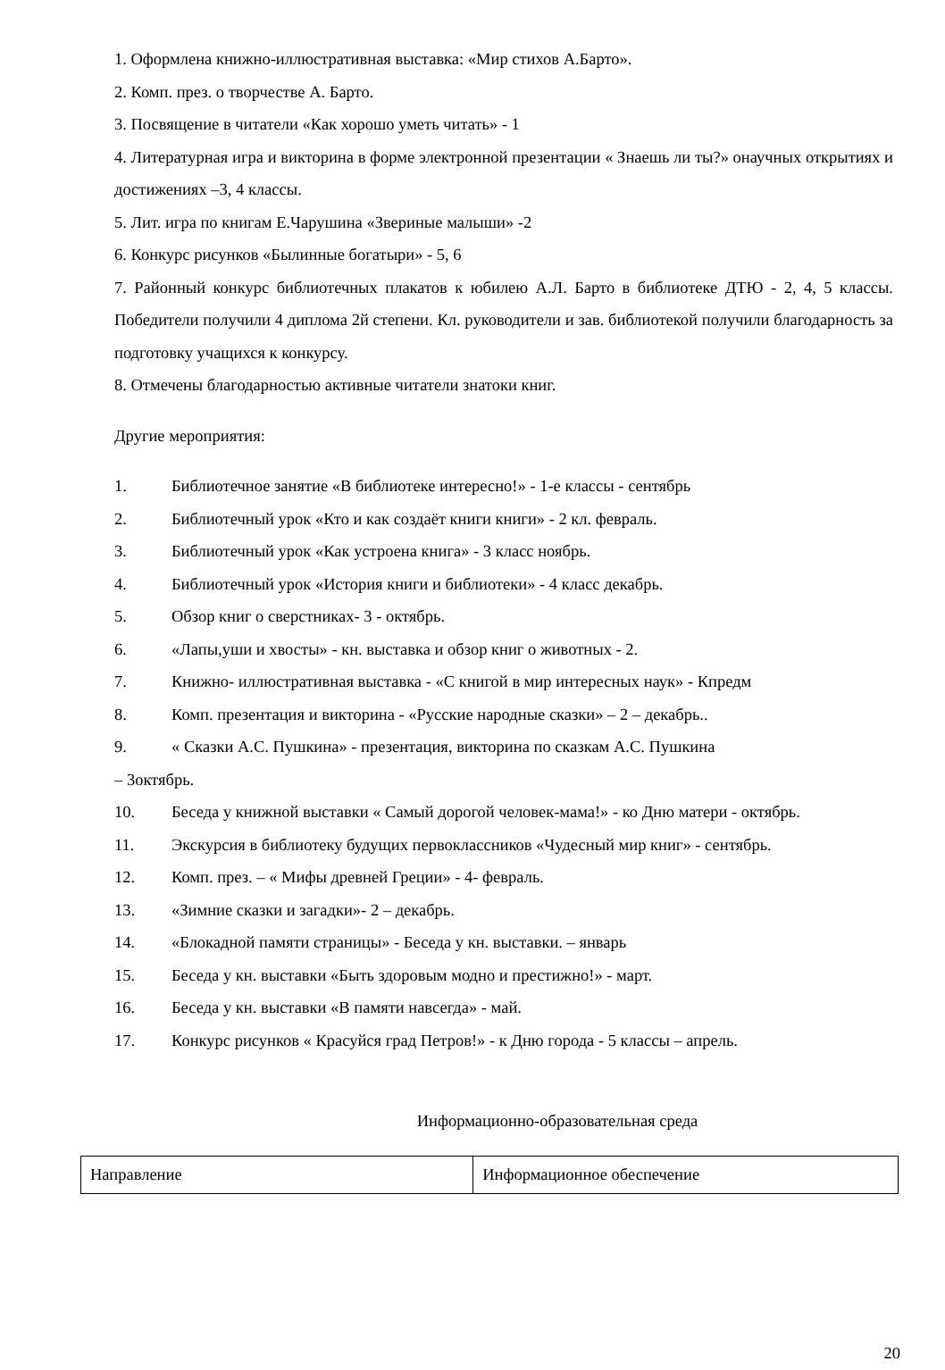1. Оформлена книжно-иллюстративная выставка: «Мир стихов А.Барто».
2. Комп. през. о творчестве А. Барто.
3. Посвящение в читатели «Как хорошо уметь читать» - 1
4. Литературная игра и викторина в форме электронной презентации « Знаешь ли ты?» онаучных открытиях и достижениях –3, 4 классы.
5. Лит. игра по книгам Е.Чарушина «Звериные малыши» -2
6. Конкурс рисунков «Былинные богатыри» - 5, 6
7. Районный конкурс библиотечных плакатов к юбилею А.Л. Барто в библиотеке ДТЮ - 2, 4, 5 классы. Победители получили 4 диплома 2й степени. Кл. руководители и зав. библиотекой получили благодарность за подготовку учащихся к конкурсу.
8. Отмечены благодарностью активные читатели знатоки книг.
Другие мероприятия:
1. Библиотечное занятие «В библиотеке интересно!» - 1-е классы - сентябрь
2. Библиотечный урок «Кто и как создаёт книги книги» - 2 кл. февраль.
3. Библиотечный урок «Как устроена книга» - 3 класс ноябрь.
4. Библиотечный урок «История книги и библиотеки» - 4 класс декабрь.
5. Обзор книг о сверстниках- 3 - октябрь.
6. «Лапы,уши и хвосты» - кн. выставка и обзор книг о животных - 2.
7. Книжно- иллюстративная выставка - «С книгой в мир интересных наук» - Кпредм
8. Комп. презентация и викторина - «Русские народные сказки» – 2 – декабрь..
9. « Сказки А.С. Пушкина» - презентация, викторина по сказкам А.С. Пушкина
– 3октябрь.
10. Беседа у книжной выставки « Самый дорогой человек-мама!» - ко Дню матери - октябрь.
11. Экскурсия в библиотеку будущих первоклассников «Чудесный мир книг» - сентябрь.
12. Комп. през. – « Мифы древней Греции» - 4- февраль.
13. «Зимние сказки и загадки»- 2 – декабрь.
14. «Блокадной памяти страницы» - Беседа у кн. выставки. – январь
15. Беседа у кн. выставки «Быть здоровым модно и престижно!» - март.
16. Беседа у кн. выставки «В памяти навсегда» - май.
17. Конкурс рисунков « Красуйся град Петров!» - к Дню города - 5 классы – апрель.
Информационно-образовательная среда
| Направление | Информационное обеспечение |
20